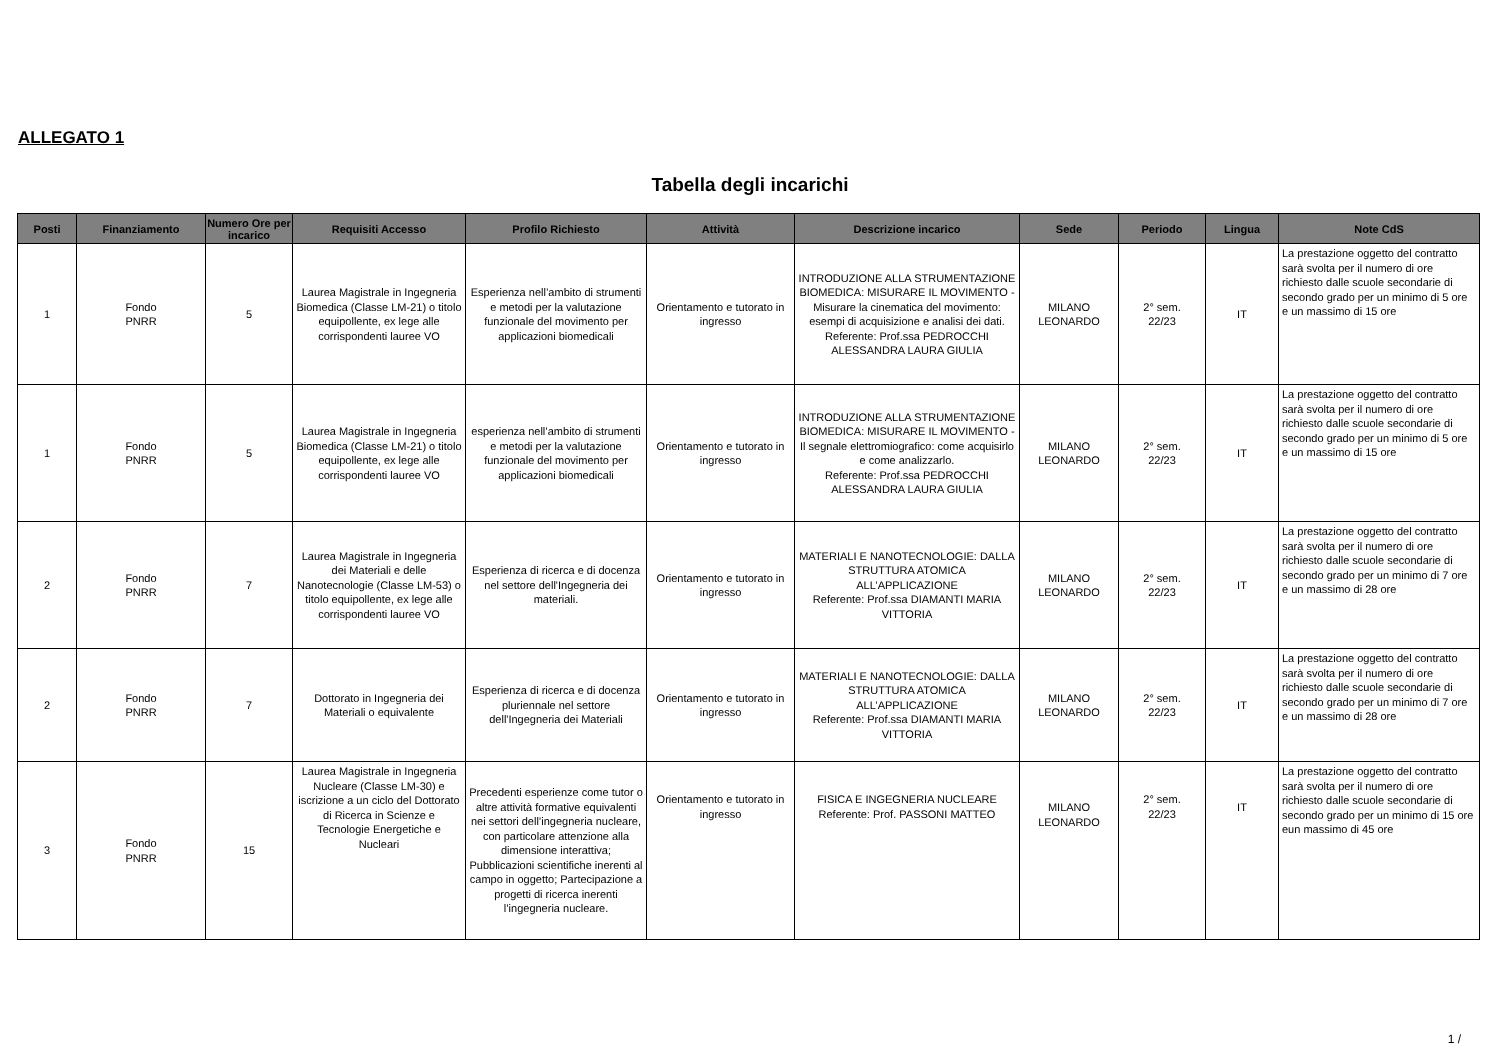ALLEGATO 1
Tabella degli incarichi
| Posti | Finanziamento | Numero Ore per incarico | Requisiti Accesso | Profilo Richiesto | Attività | Descrizione incarico | Sede | Periodo | Lingua | Note CdS |
| --- | --- | --- | --- | --- | --- | --- | --- | --- | --- | --- |
| 1 | Fondo PNRR | 5 | Laurea Magistrale in Ingegneria Biomedica (Classe LM-21) o titolo equipollente, ex lege alle corrispondenti lauree VO | Esperienza nell’ambito di strumenti e metodi per la valutazione funzionale del movimento per applicazioni biomedicali | Orientamento e tutorato in ingresso | INTRODUZIONE ALLA STRUMENTAZIONE BIOMEDICA: MISURARE IL MOVIMENTO - Misurare la cinematica del movimento: esempi di acquisizione e analisi dei dati. Referente: Prof.ssa PEDROCCHI ALESSANDRA LAURA GIULIA | MILANO LEONARDO | 2° sem. 22/23 | IT | La prestazione oggetto del contratto sarà svolta per il numero di ore richiesto dalle scuole secondarie di secondo grado per un minimo di 5 ore e un massimo di 15 ore |
| 1 | Fondo PNRR | 5 | Laurea Magistrale in Ingegneria Biomedica (Classe LM-21) o titolo equipollente, ex lege alle corrispondenti lauree VO | esperienza nell’ambito di strumenti e metodi per la valutazione funzionale del movimento per applicazioni biomedicali | Orientamento e tutorato in ingresso | INTRODUZIONE ALLA STRUMENTAZIONE BIOMEDICA: MISURARE IL MOVIMENTO - Il segnale elettromiografico: come acquisirlo e come analizzarlo. Referente: Prof.ssa PEDROCCHI ALESSANDRA LAURA GIULIA | MILANO LEONARDO | 2° sem. 22/23 | IT | La prestazione oggetto del contratto sarà svolta per il numero di ore richiesto dalle scuole secondarie di secondo grado per un minimo di 5 ore e un massimo di 15 ore |
| 2 | Fondo PNRR | 7 | Laurea Magistrale in Ingegneria dei Materiali e delle Nanotecnologie (Classe LM-53) o titolo equipollente, ex lege alle corrispondenti lauree VO | Esperienza di ricerca e di docenza nel settore dell'Ingegneria dei materiali. | Orientamento e tutorato in ingresso | MATERIALI E NANOTECNOLOGIE: DALLA STRUTTURA ATOMICA ALL’APPLICAZIONE Referente: Prof.ssa DIAMANTI MARIA VITTORIA | MILANO LEONARDO | 2° sem. 22/23 | IT | La prestazione oggetto del contratto sarà svolta per il numero di ore richiesto dalle scuole secondarie di secondo grado per un minimo di 7 ore e un massimo di 28 ore |
| 2 | Fondo PNRR | 7 | Dottorato in Ingegneria dei Materiali o equivalente | Esperienza di ricerca e di docenza pluriennale nel settore dell'Ingegneria dei Materiali | Orientamento e tutorato in ingresso | MATERIALI E NANOTECNOLOGIE: DALLA STRUTTURA ATOMICA ALL’APPLICAZIONE Referente: Prof.ssa DIAMANTI MARIA VITTORIA | MILANO LEONARDO | 2° sem. 22/23 | IT | La prestazione oggetto del contratto sarà svolta per il numero di ore richiesto dalle scuole secondarie di secondo grado per un minimo di 7 ore e un massimo di 28 ore |
| 3 | Fondo PNRR | 15 | Laurea Magistrale in Ingegneria Nucleare (Classe LM-30) e iscrizione a un ciclo del Dottorato di Ricerca in Scienze e Tecnologie Energetiche e Nucleari | Precedenti esperienze come tutor o altre attività formative equivalenti nei settori dell’ingegneria nucleare, con particolare attenzione alla dimensione interattiva; Pubblicazioni scientifiche inerenti al campo in oggetto; Partecipazione a progetti di ricerca inerenti l’ingegneria nucleare. | Orientamento e tutorato in ingresso | FISICA E INGEGNERIA NUCLEARE Referente: Prof. PASSONI MATTEO | MILANO LEONARDO | 2° sem. 22/23 | IT | La prestazione oggetto del contratto sarà svolta per il numero di ore richiesto dalle scuole secondarie di secondo grado per un minimo di 15 ore eun massimo di 45 ore |
1 /